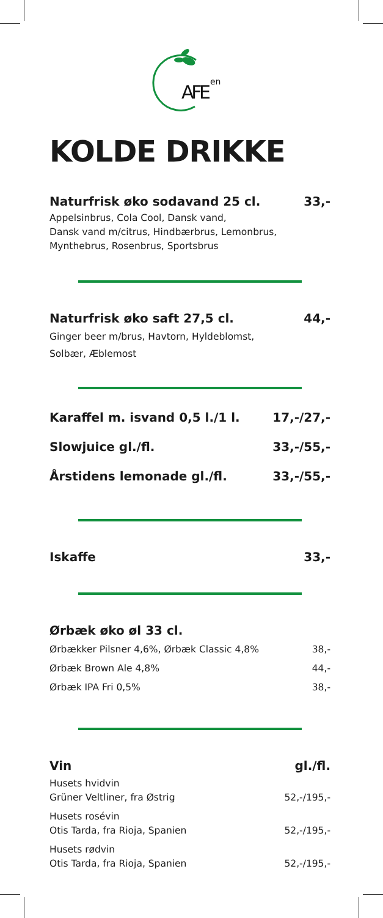AFE
en
KOLDE DRIKKE
Naturfrisk øko sodavand 25 cl. 33,-
Appelsinbrus, Cola Cool, Dansk vand,
Dansk vand m/citrus, Hindbærbrus, Lemonbrus,
Mynthebrus, Rosenbrus, Sportsbrus
Naturfrisk øko saft 27,5 cl. 44,-
Ginger beer m/brus, Havtorn, Hyldeblomst,
Solbær, Æblemost
Karaffel m. isvand 0,5 l./1 l. 17,-/27,-
Slowjuice gl./fl. 33,-/55,-
Årstidens lemonade gl./fl. 33,-/55,-
Iskaffe 33,-
Ørbæk øko øl 33 cl.
| Ørbækker Pilsner 4,6%, Ørbæk Classic 4,8% | 38,- |
| Ørbæk Brown Ale 4,8% | 44,- |
| Ørbæk IPA Fri 0,5% | 38,- |
Vin gl./fl.
| Husets hvidvin Grüner Veltliner, fra Østrig | 52,-/195,- |
| Husets rosévin Otis Tarda, fra Rioja, Spanien | 52,-/195,- |
| Husets rødvin Otis Tarda, fra Rioja, Spanien | 52,-/195,- |